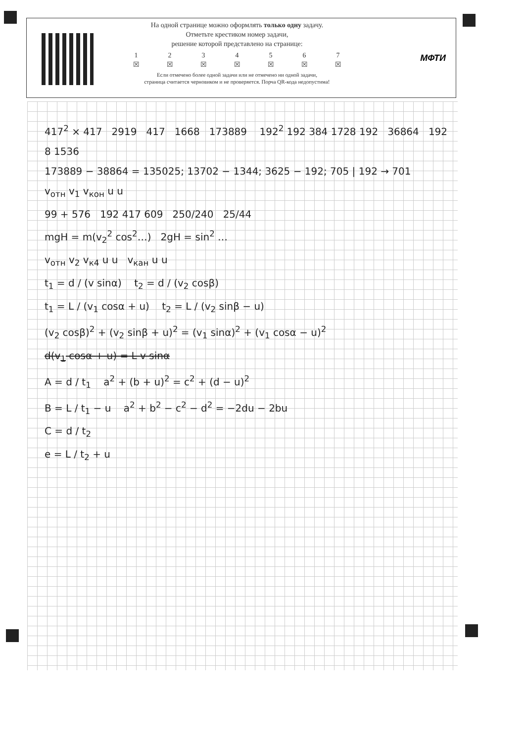На одной странице можно оформлять только одну задачу.
Отметьте крестиком номер задачи,
решение которой представлено на странице:
1
☒ 2
☒ 3
☒ 4
☒ 5
☒ 6
☒ 7
☒
Если отмечено более одной задачи или не отмечено ни одной задачи,
страница считается черновиком и не проверяется. Порча QR-кода недопустима!
МФТИ
417<sup>2</sup> × 417 2919 417 1668 173889 192<sup>2</sup> 192 384 1728 192 36864 192 8 1536
173889 − 38864 = 135025; 13702 − 1344; 3625 − 192; 705 | 192 → 701
v<sub>отн</sub> v<sub>1</sub> v<sub>кон</sub> u u
99 + 576 192 417 609 250/240 25/44
mgH = m(v<sub>2</sub><sup>2</sup> cos<sup>2</sup>…) 2gH = sin<sup>2</sup> …
v<sub>отн</sub> v<sub>2</sub> v<sub>к4</sub> u u v<sub>кан</sub> u u
t<sub>1</sub> = d / (v sinα) t<sub>2</sub> = d / (v<sub>2</sub> cosβ)
t<sub>1</sub> = L / (v<sub>1</sub> cosα + u) t<sub>2</sub> = L / (v<sub>2</sub> sinβ − u)
(v<sub>2</sub> cosβ)<sup>2</sup> + (v<sub>2</sub> sinβ + u)<sup>2</sup> = (v<sub>1</sub> sinα)<sup>2</sup> + (v<sub>1</sub> cosα − u)<sup>2</sup>
d(v<sub>1</sub> cosα + u) = L v sinα
A = d / t<sub>1</sub> a<sup>2</sup> + (b + u)<sup>2</sup> = c<sup>2</sup> + (d − u)<sup>2</sup>
B = L / t<sub>1</sub> − u a<sup>2</sup> + b<sup>2</sup> − c<sup>2</sup> − d<sup>2</sup> = −2du − 2bu
C = d / t<sub>2</sub>
e = L / t<sub>2</sub> + u